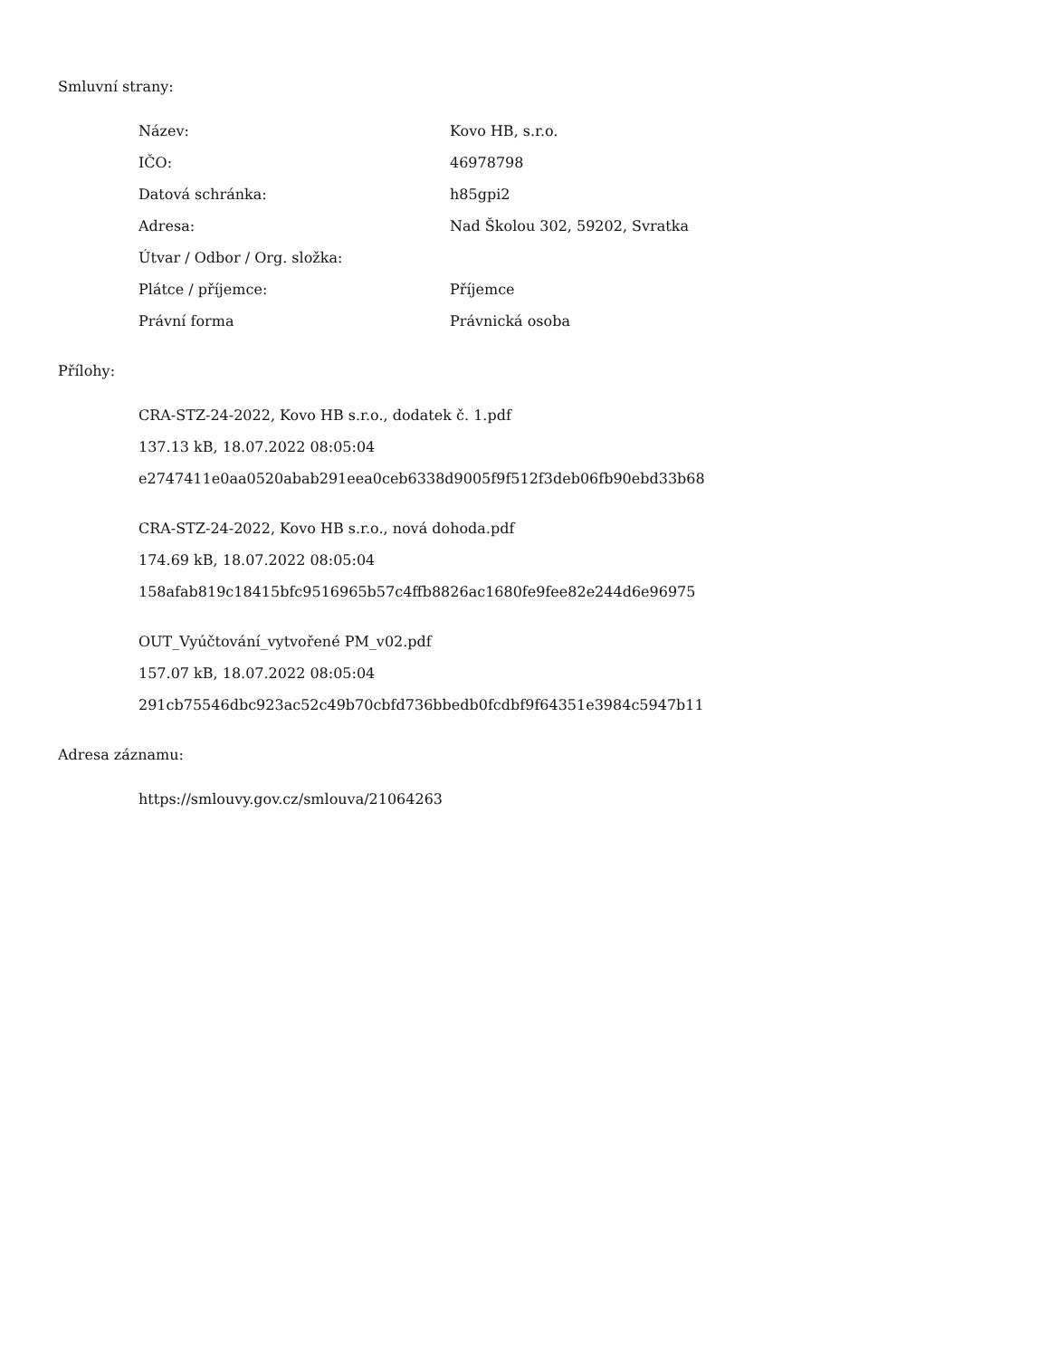Smluvní strany:
| Název: | Kovo HB, s.r.o. |
| IČO: | 46978798 |
| Datová schránka: | h85gpi2 |
| Adresa: | Nad Školou 302, 59202, Svratka |
| Útvar / Odbor / Org. složka: | |
| Plátce / příjemce: | Příjemce |
| Právní forma | Právnická osoba |
Přílohy:
CRA-STZ-24-2022, Kovo HB s.r.o., dodatek č. 1.pdf
137.13 kB, 18.07.2022 08:05:04
e2747411e0aa0520abab291eea0ceb6338d9005f9f512f3deb06fb90ebd33b68
CRA-STZ-24-2022, Kovo HB s.r.o., nová dohoda.pdf
174.69 kB, 18.07.2022 08:05:04
158afab819c18415bfc9516965b57c4ffb8826ac1680fe9fee82e244d6e96975
OUT_Vyúčtování_vytvořené PM_v02.pdf
157.07 kB, 18.07.2022 08:05:04
291cb75546dbc923ac52c49b70cbfd736bbedb0fcdbf9f64351e3984c5947b11
Adresa záznamu:
https://smlouvy.gov.cz/smlouva/21064263